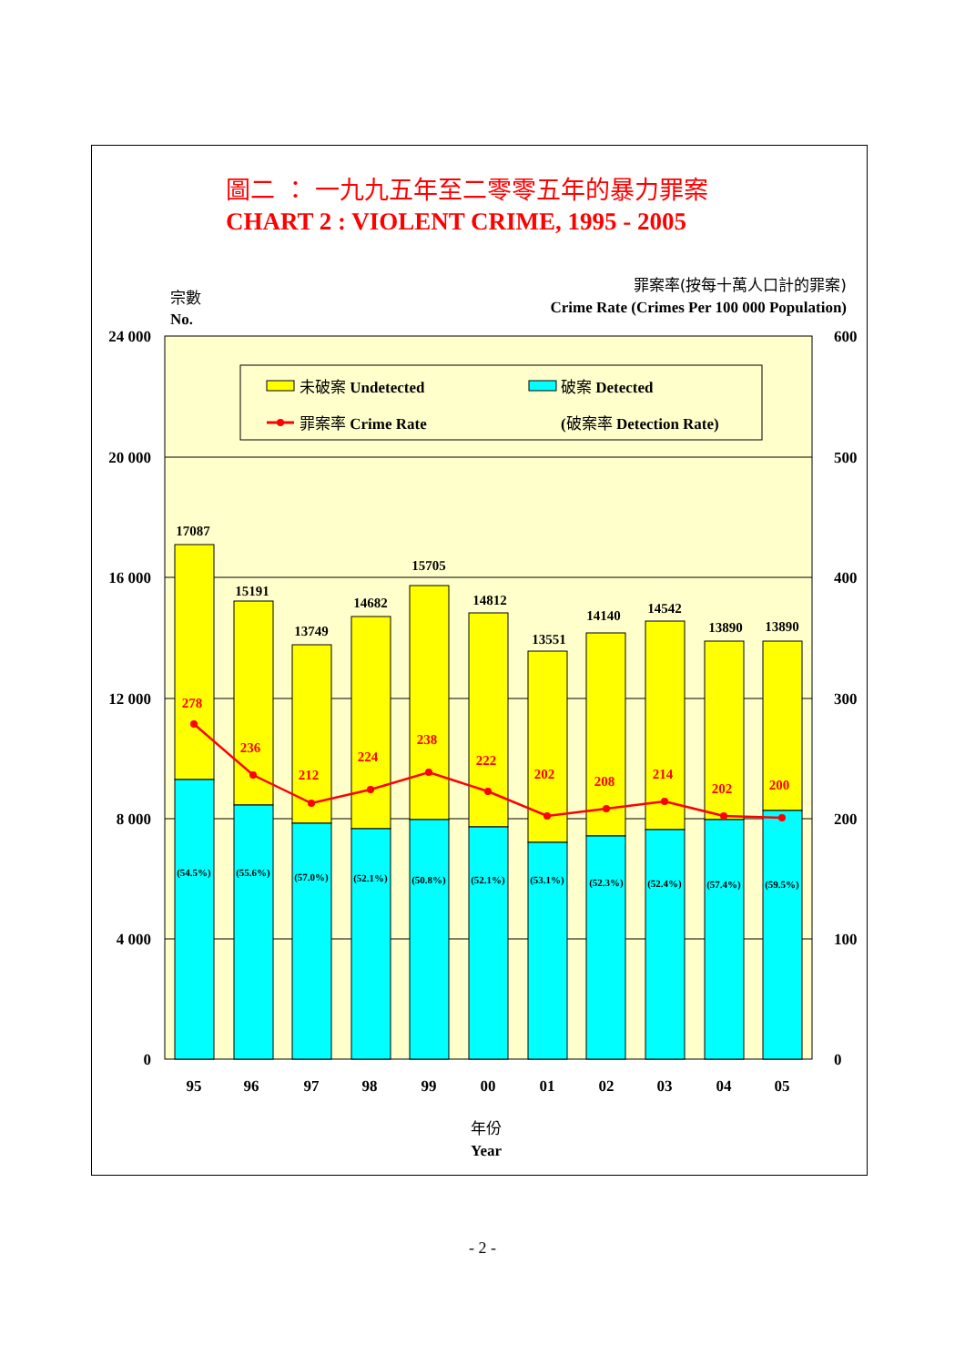圖二 ： 一九九五年至二零零五年的暴力罪案
CHART 2 : VIOLENT CRIME, 1995 - 2005
宗數
No.
罪案率(按每十萬人口計的罪案)
Crime Rate (Crimes Per 100 000 Population)
24 000
20 000
16 000
12 000
8 000
4 000
0
600
500
400
300
200
100
0
未破案 Undetected
破案 Detected
罪案率 Crime Rate
(破案率 Detection Rate)
17087
15191
13749
14682
15705
14812
13551
14140
14542
13890
13890
(54.5%)
(55.6%)
(57.0%)
(52.1%)
(50.8%)
(52.1%)
(53.1%)
(52.3%)
(52.4%)
(57.4%)
(59.5%)
278
236
212
224
238
222
202
208
214
202
200
95
96
97
98
99
00
01
02
03
04
05
年份
Year
- 2 -